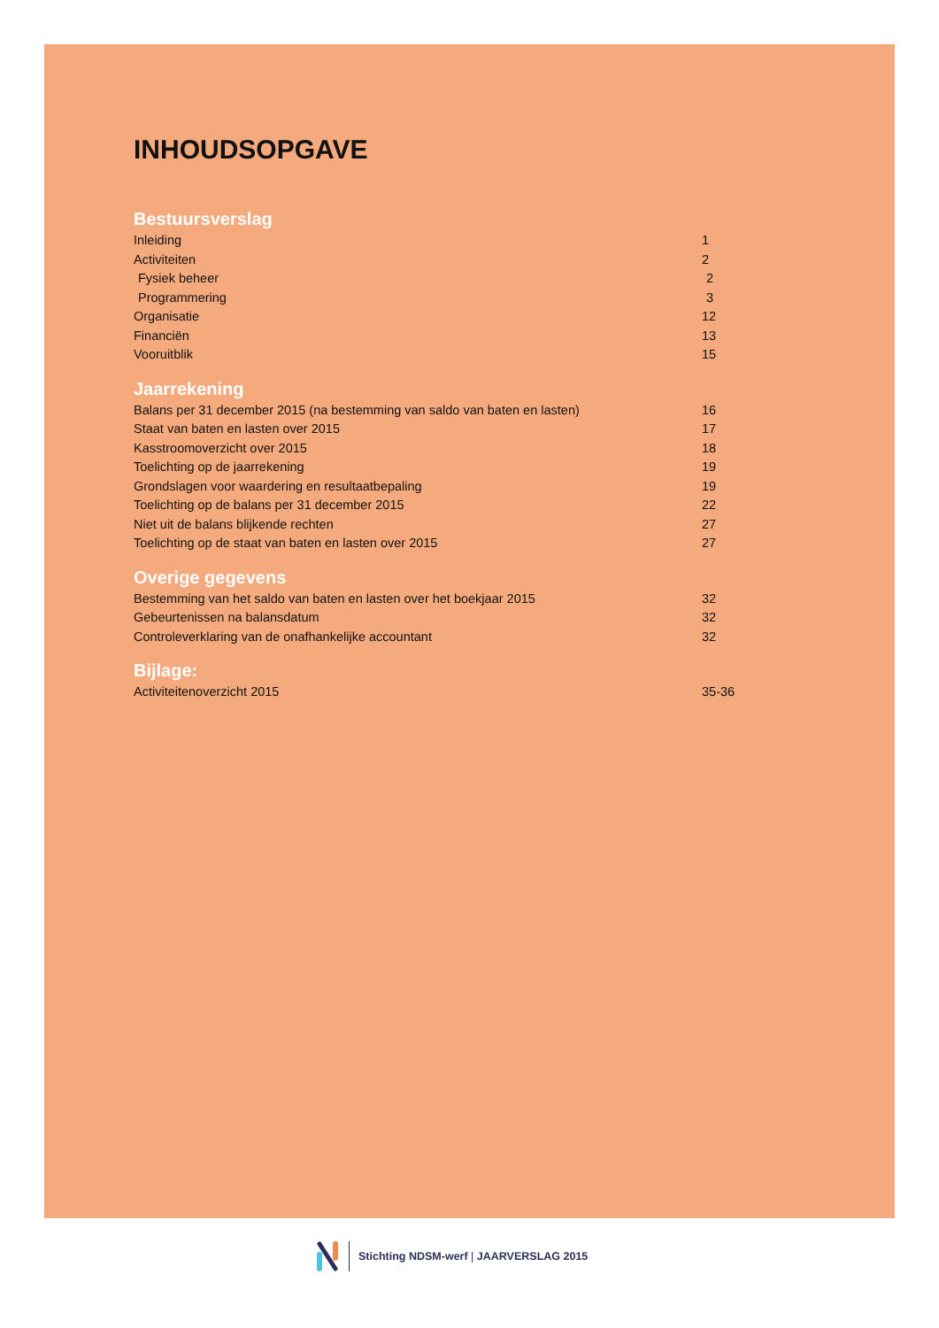INHOUDSOPGAVE
Bestuursverslag
Inleiding 1
Activiteiten 2
Fysiek beheer 2
Programmering 3
Organisatie 12
Financiën 13
Vooruitblik 15
Jaarrekening
Balans per 31 december 2015 (na bestemming van saldo van baten en lasten) 16
Staat van baten en lasten over 2015 17
Kasstroomoverzicht over 2015 18
Toelichting op de jaarrekening 19
Grondslagen voor waardering en resultaatbepaling 19
Toelichting op de balans per 31 december 2015 22
Niet uit de balans blijkende rechten 27
Toelichting op de staat van baten en lasten over 2015 27
Overige gegevens
Bestemming van het saldo van baten en lasten over het boekjaar 2015 32
Gebeurtenissen na balansdatum 32
Controleverklaring van de onafhankelijke accountant 32
Bijlage:
Activiteitenoverzicht 2015 35-36
Stichting NDSM-werf | JAARVERSLAG 2015